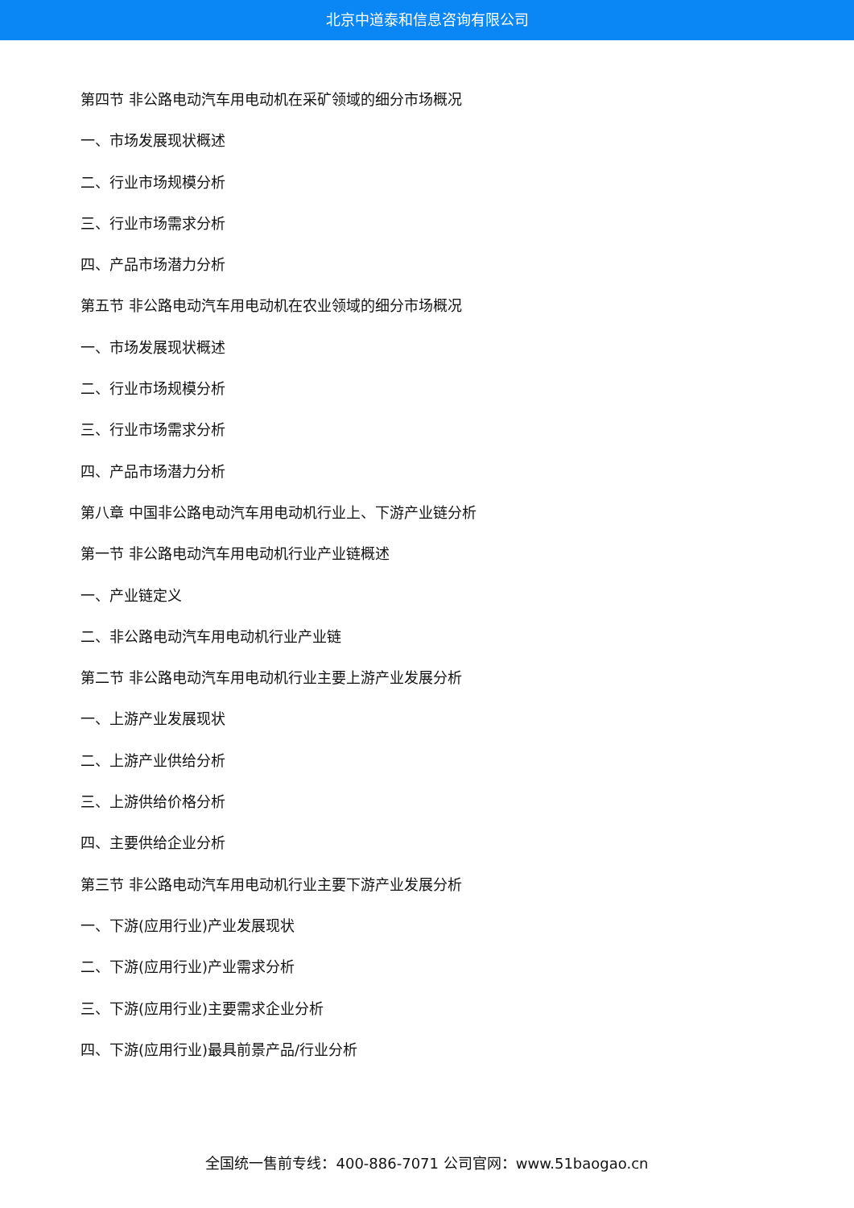北京中道泰和信息咨询有限公司
第四节 非公路电动汽车用电动机在采矿领域的细分市场概况
一、市场发展现状概述
二、行业市场规模分析
三、行业市场需求分析
四、产品市场潜力分析
第五节 非公路电动汽车用电动机在农业领域的细分市场概况
一、市场发展现状概述
二、行业市场规模分析
三、行业市场需求分析
四、产品市场潜力分析
第八章 中国非公路电动汽车用电动机行业上、下游产业链分析
第一节 非公路电动汽车用电动机行业产业链概述
一、产业链定义
二、非公路电动汽车用电动机行业产业链
第二节 非公路电动汽车用电动机行业主要上游产业发展分析
一、上游产业发展现状
二、上游产业供给分析
三、上游供给价格分析
四、主要供给企业分析
第三节 非公路电动汽车用电动机行业主要下游产业发展分析
一、下游(应用行业)产业发展现状
二、下游(应用行业)产业需求分析
三、下游(应用行业)主要需求企业分析
四、下游(应用行业)最具前景产品/行业分析
全国统一售前专线：400-886-7071 公司官网：www.51baogao.cn